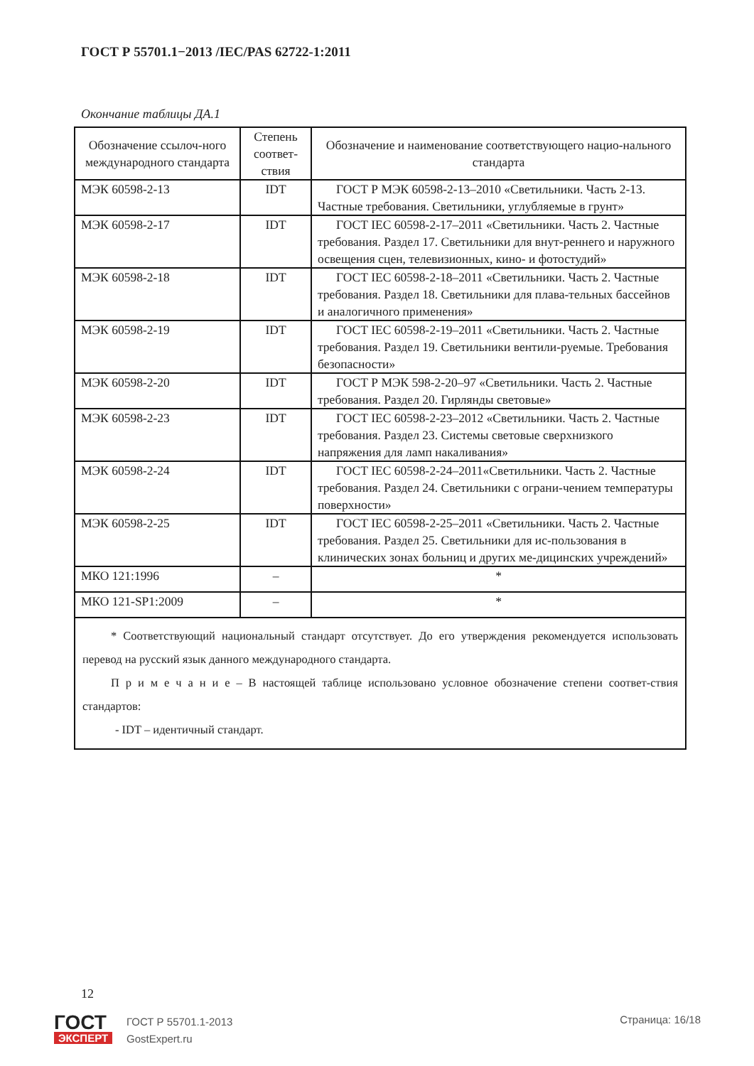ГОСТ Р 55701.1−2013 /IEC/PAS 62722-1:2011
Окончание таблицы ДА.1
| Обозначение ссылоч-ного международного стандарта | Степень соответ-ствия | Обозначение и наименование соответствующего нацио-нального стандарта |
| --- | --- | --- |
| МЭК 60598-2-13 | IDT | ГОСТ Р МЭК 60598-2-13–2010 «Светильники. Часть 2-13. Частные требования. Светильники, углубляемые в грунт» |
| МЭК 60598-2-17 | IDT | ГОСТ IEC 60598-2-17–2011 «Светильники. Часть 2. Частные требования. Раздел 17. Светильники для внут-реннего и наружного освещения сцен, телевизионных, кино- и фотостудий» |
| МЭК 60598-2-18 | IDT | ГОСТ IEC 60598-2-18–2011 «Светильники. Часть 2. Частные требования. Раздел 18. Светильники для плава-тельных бассейнов и аналогичного применения» |
| МЭК 60598-2-19 | IDT | ГОСТ IEC 60598-2-19–2011 «Светильники. Часть 2. Частные требования. Раздел 19. Светильники вентили-руемые. Требования безопасности» |
| МЭК 60598-2-20 | IDT | ГОСТ Р МЭК 598-2-20–97 «Светильники. Часть 2. Частные требования. Раздел 20. Гирлянды световые» |
| МЭК 60598-2-23 | IDT | ГОСТ IEC 60598-2-23–2012 «Светильники. Часть 2. Частные требования. Раздел 23. Системы световые сверхнизкого напряжения для ламп накаливания» |
| МЭК 60598-2-24 | IDT | ГОСТ IEC 60598-2-24–2011«Светильники. Часть 2. Частные требования. Раздел 24. Светильники с ограни-чением температуры поверхности» |
| МЭК 60598-2-25 | IDT | ГОСТ IEC 60598-2-25–2011 «Светильники. Часть 2. Частные требования. Раздел 25. Светильники для ис-пользования в клинических зонах больниц и других ме-дицинских учреждений» |
| МКО 121:1996 | – | * |
| МКО 121-SP1:2009 | – | * |
| * Соответствующий национальный стандарт отсутствует. До его утверждения рекомендуется использовать перевод на русский язык данного международного стандарта. П р и м е ч а н и е – В настоящей таблице использовано условное обозначение степени соответ-ствия стандартов: - IDT – идентичный стандарт. | | |
12
ГОСТ
ЭКСПЕРТ
ГОСТ Р 55701.1-2013
GostExpert.ru
Страница: 16/18